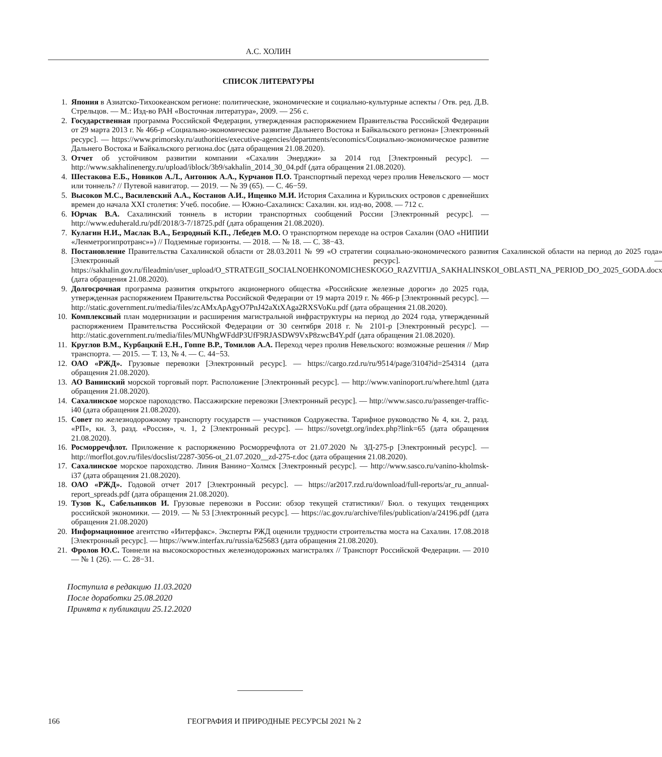А.С. ХОЛИН
СПИСОК ЛИТЕРАТУРЫ
1. Япония в Азиатско-Тихоокеанском регионе: политические, экономические и социально-культурные аспекты / Отв. ред. Д.В. Стрельцов. — М.: Изд-во РАН «Восточная литература», 2009. — 256 с.
2. Государственная программа Российской Федерации, утвержденная распоряжением Правительства Российской Федерации от 29 марта 2013 г. № 466-р «Социально-экономическое развитие Дальнего Востока и Байкальского региона» [Электронный ресурс]. — https://www.primorsky.ru/authorities/executive-agencies/departments/economics/Социально-экономическое развитие Дальнего Востока и Байкальского региона.doc (дата обращения 21.08.2020).
3. Отчет об устойчивом развитии компании «Сахалин Энерджи» за 2014 год [Электронный ресурс]. — http://www.sakhalinenergy.ru/upload/iblock/3b9/sakhalin_2014_30_04.pdf (дата обращения 21.08.2020).
4. Шестакова Е.Б., Новиков А.Л., Антонюк А.А., Курчанов П.О. Транспортный переход через пролив Невельского — мост или тоннель? // Путевой навигатор. — 2019. — № 39 (65). — С. 46−59.
5. Высоков М.С., Василевский А.А., Костанов А.И., Ищенко М.И. История Сахалина и Курильских островов с древнейших времен до начала XXI столетия: Учеб. пособие. — Южно-Сахалинск: Сахалин. кн. изд-во, 2008. — 712 с.
6. Юрчак В.А. Сахалинский тоннель в истории транспортных сообщений России [Электронный ресурс]. — http://www.eduherald.ru/pdf/2018/3-7/18725.pdf (дата обращения 21.08.2020).
7. Кулагин Н.И., Маслак В.А., Безродный К.П., Лебедев М.О. О транспортном переходе на остров Сахалин (ОАО «НИПИИ «Ленметрогипротранс»») // Подземные горизонты. — 2018. — № 18. — С. 38−43.
8. Постановление Правительства Сахалинской области от 28.03.2011 № 99 «О стратегии социально-экономического развития Сахалинской области на период до 2025 года» [Электронный ресурс]. — https://sakhalin.gov.ru/fileadmin/user_upload/O_STRATEGII_SOCIALNOEHKONOMICHESKOGO_RAZVITIJA_SAKHALINSKOI_OBLASTI_NA_PERIOD_DO_2025_GODA.docx (дата обращения 21.08.2020).
9. Долгосрочная программа развития открытого акционерного общества «Российские железные дороги» до 2025 года, утвержденная распоряжением Правительства Российской Федерации от 19 марта 2019 г. № 466-р [Электронный ресурс]. — http://static.government.ru/media/files/zcAMxApAgyO7PnJ42aXtXAga2RXSVoKu.pdf (дата обращения 21.08.2020).
10. Комплексный план модернизации и расширения магистральной инфраструктуры на период до 2024 года, утвержденный распоряжением Правительства Российской Федерации от 30 сентября 2018 г. № 2101-р [Электронный ресурс]. — http://static.government.ru/media/files/MUNhgWFddP3UfF9RJASDW9VxP8zwcB4Y.pdf (дата обращения 21.08.2020).
11. Круглов В.М., Курбацкий Е.Н., Гоппе В.Р., Томилов А.А. Переход через пролив Невельского: возможные решения // Мир транспорта. — 2015. — Т. 13, № 4. — С. 44−53.
12. ОАО «РЖД». Грузовые перевозки [Электронный ресурс]. — https://cargo.rzd.ru/ru/9514/page/3104?id=254314 (дата обращения 21.08.2020).
13. АО Ванинский морской торговый порт. Расположение [Электронный ресурс]. — http://www.vaninoport.ru/where.html (дата обращения 21.08.2020).
14. Сахалинское морское пароходство. Пассажирские перевозки [Электронный ресурс]. — http://www.sasco.ru/passenger-traffic-i40 (дата обращения 21.08.2020).
15. Совет по железнодорожному транспорту государств — участников Содружества. Тарифное руководство № 4, кн. 2, разд. «РП», кн. 3, разд. «Россия», ч. 1, 2 [Электронный ресурс]. — https://sovetgt.org/index.php?link=65 (дата обращения 21.08.2020).
16. Росморречфлот. Приложение к распоряжению Росморречфлота от 21.07.2020 № ЗД-275-р [Электронный ресурс]. — http://morflot.gov.ru/files/docslist/2287-3056-ot_21.07.2020__zd-275-r.doc (дата обращения 21.08.2020).
17. Сахалинское морское пароходство. Линия Ванино−Холмск [Электронный ресурс]. — http://www.sasco.ru/vanino-kholmsk-i37 (дата обращения 21.08.2020).
18. ОАО «РЖД». Годовой отчет 2017 [Электронный ресурс]. — https://ar2017.rzd.ru/download/full-reports/ar_ru_annual-report_spreads.pdf (дата обращения 21.08.2020).
19. Тузов К., Сабельников И. Грузовые перевозки в России: обзор текущей статистики// Бюл. о текущих тенденциях российской экономики. — 2019. — № 53 [Электронный ресурс]. — https://ac.gov.ru/archive/files/publication/a/24196.pdf (дата обращения 21.08.2020)
20. Информационное агентство «Интерфакс». Эксперты РЖД оценили трудности строительства моста на Сахалин. 17.08.2018 [Электронный ресурс]. — https://www.interfax.ru/russia/625683 (дата обращения 21.08.2020).
21. Фролов Ю.С. Тоннели на высокоскоростных железнодорожных магистралях // Транспорт Российской Федерации. — 2010 — № 1 (26). — С. 28−31.
Поступила в редакцию 11.03.2020
После доработки 25.08.2020
Принята к публикации 25.12.2020
166 ГЕОГРАФИЯ И ПРИРОДНЫЕ РЕСУРСЫ 2021 № 2